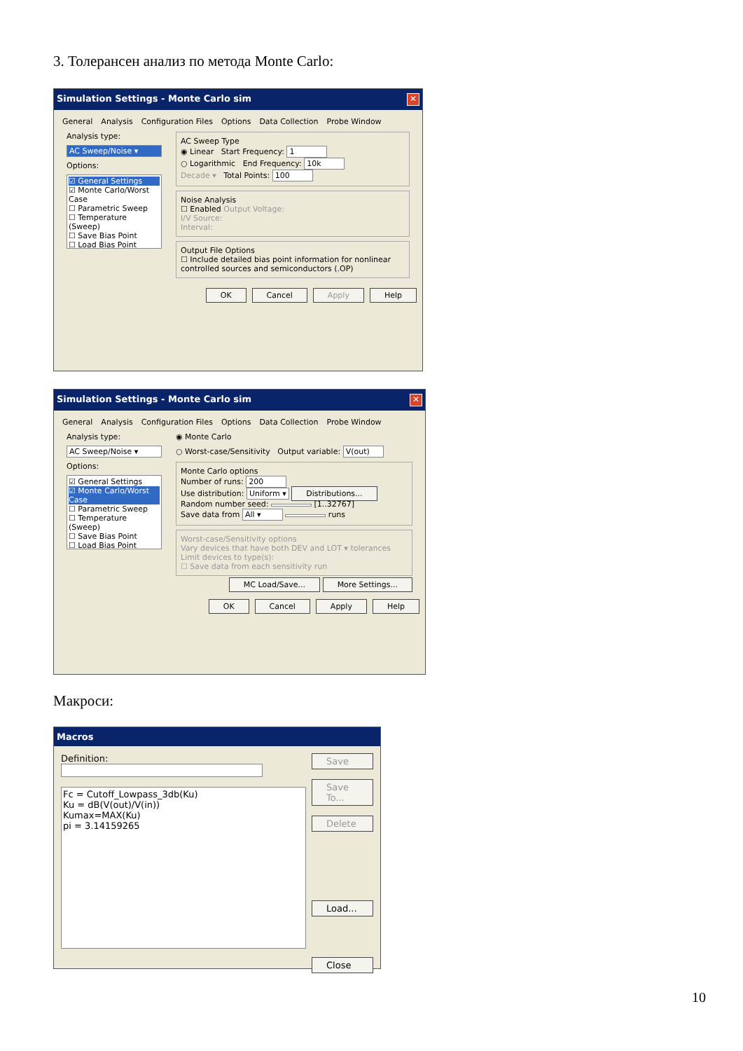3. Толерансен анализ по метода Monte Carlo:
Simulation Settings - Monte Carlo sim ✕
General Analysis Configuration Files Options Data Collection Probe Window
Analysis type:
AC Sweep/Noise ▾
Options:
☑ General Settings
☑ Monte Carlo/Worst Case
☐ Parametric Sweep
☐ Temperature (Sweep)
☐ Save Bias Point
☐ Load Bias Point
AC Sweep Type
◉ Linear Start Frequency: 1
○ Logarithmic End Frequency: 10k
Decade ▾ Total Points: 100
Noise Analysis
☐ Enabled Output Voltage:
I/V Source:
Interval:
Output File Options
☐ Include detailed bias point information for nonlinear controlled sources and semiconductors (.OP)
OK Cancel Apply Help
Simulation Settings - Monte Carlo sim ✕
General Analysis Configuration Files Options Data Collection Probe Window
Analysis type:
AC Sweep/Noise ▾
Options:
☑ General Settings
☑ Monte Carlo/Worst Case
☐ Parametric Sweep
☐ Temperature (Sweep)
☐ Save Bias Point
☐ Load Bias Point
◉ Monte Carlo
○ Worst-case/Sensitivity Output variable: V(out)
Monte Carlo options
Number of runs: 200
Use distribution: Uniform ▾ Distributions...
Random number seed: [1..32767]
Save data from All ▾ runs
Worst-case/Sensitivity options
Vary devices that have both DEV and LOT ▾ tolerances
Limit devices to type(s):
☐ Save data from each sensitivity run
MC Load/Save... More Settings...
OK Cancel Apply Help
Макроси:
Macros
Definition:
Fc = Cutoff_Lowpass_3db(Ku)
Ku = dB(V(out)/V(in))
Kumax=MAX(Ku)
pi = 3.14159265
Save
Save To...
Delete
Load...
Close
10